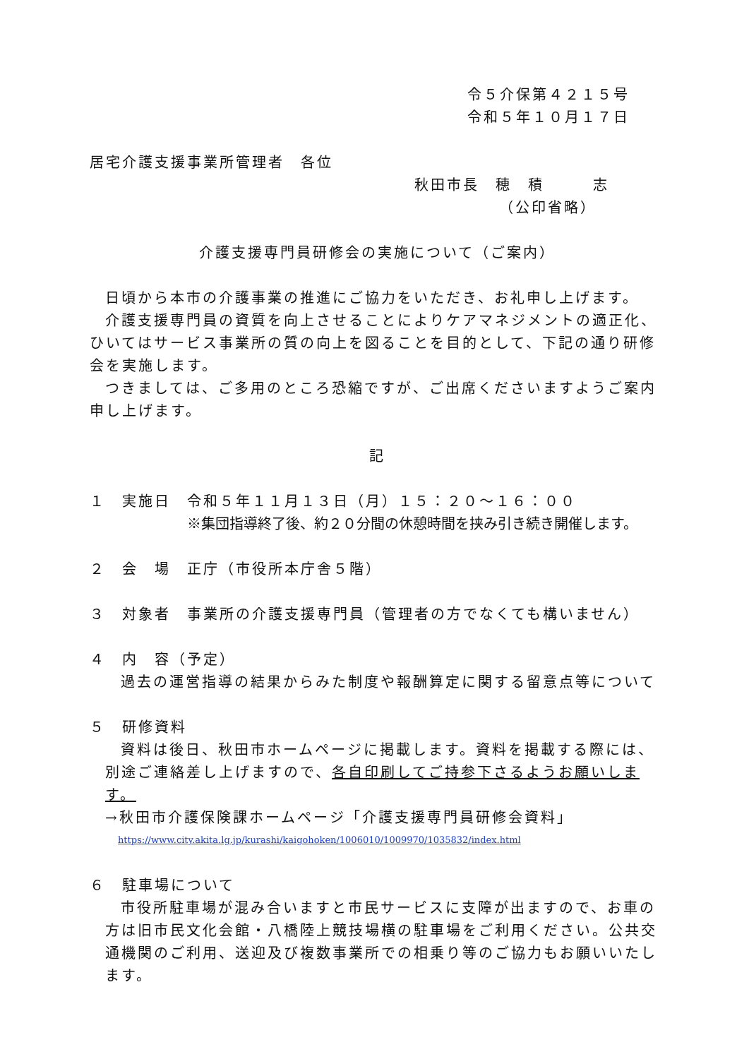令５介保第４２１５号
令和５年１０月１７日
居宅介護支援事業所管理者　各位
秋田市長　穂　積　　　志
（公印省略）
介護支援専門員研修会の実施について（ご案内）
日頃から本市の介護事業の推進にご協力をいただき、お礼申し上げます。
介護支援専門員の資質を向上させることによりケアマネジメントの適正化、ひいてはサービス事業所の質の向上を図ることを目的として、下記の通り研修会を実施します。
つきましては、ご多用のところ恐縮ですが、ご出席くださいますようご案内申し上げます。
記
１　実施日　令和５年１１月１３日（月）１５：２０～１６：００
※集団指導終了後、約２０分間の休憩時間を挟み引き続き開催します。
２　会　場　正庁（市役所本庁舎５階）
３　対象者　事業所の介護支援専門員（管理者の方でなくても構いません）
４　内　容（予定）
過去の運営指導の結果からみた制度や報酬算定に関する留意点等について
５　研修資料
資料は後日、秋田市ホームページに掲載します。資料を掲載する際には、別途ご連絡差し上げますので、各自印刷してご持参下さるようお願いします。
→秋田市介護保険課ホームページ「介護支援専門員研修会資料」
https://www.city.akita.lg.jp/kurashi/kaigohoken/1006010/1009970/1035832/index.html
６　駐車場について
市役所駐車場が混み合いますと市民サービスに支障が出ますので、お車の方は旧市民文化会館・八橋陸上競技場横の駐車場をご利用ください。公共交通機関のご利用、送迎及び複数事業所での相乗り等のご協力もお願いいたします。